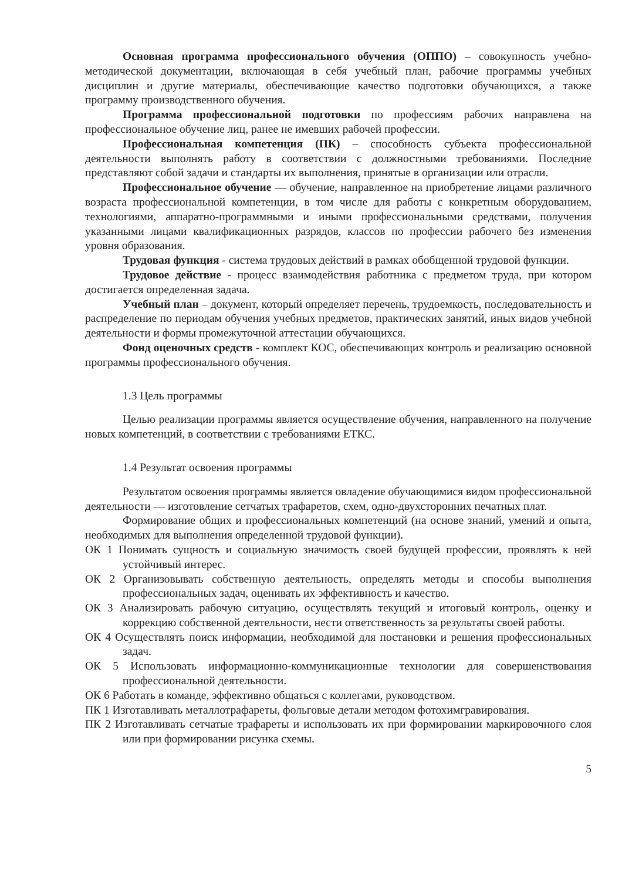Основная программа профессионального обучения (ОППО) – совокупность учебно-методической документации, включающая в себя учебный план, рабочие программы учебных дисциплин и другие материалы, обеспечивающие качество подготовки обучающихся, а также программу производственного обучения.
Программа профессиональной подготовки по профессиям рабочих направлена на профессиональное обучение лиц, ранее не имевших рабочей профессии.
Профессиональная компетенция (ПК) – способность субъекта профессиональной деятельности выполнять работу в соответствии с должностными требованиями. Последние представляют собой задачи и стандарты их выполнения, принятые в организации или отрасли.
Профессиональное обучение — обучение, направленное на приобретение лицами различного возраста профессиональной компетенции, в том числе для работы с конкретным оборудованием, технологиями, аппаратно-программными и иными профессиональными средствами, получения указанными лицами квалификационных разрядов, классов по профессии рабочего без изменения уровня образования.
Трудовая функция - система трудовых действий в рамках обобщенной трудовой функции.
Трудовое действие - процесс взаимодействия работника с предметом труда, при котором достигается определенная задача.
Учебный план – документ, который определяет перечень, трудоемкость, последовательность и распределение по периодам обучения учебных предметов, практических занятий, иных видов учебной деятельности и формы промежуточной аттестации обучающихся.
Фонд оценочных средств - комплект КОС, обеспечивающих контроль и реализацию основной программы профессионального обучения.
1.3 Цель программы
Целью реализации программы является осуществление обучения, направленного на получение новых компетенций, в соответствии с требованиями ЕТКС.
1.4 Результат освоения программы
Результатом освоения программы является овладение обучающимися видом профессиональной деятельности — изготовление сетчатых трафаретов, схем, одно-двухсторонних печатных плат.
Формирование общих и профессиональных компетенций (на основе знаний, умений и опыта, необходимых для выполнения определенной трудовой функции).
ОК 1 Понимать сущность и социальную значимость своей будущей профессии, проявлять к ней устойчивый интерес.
ОК 2 Организовывать собственную деятельность, определять методы и способы выполнения профессиональных задач, оценивать их эффективность и качество.
ОК 3 Анализировать рабочую ситуацию, осуществлять текущий и итоговый контроль, оценку и коррекцию собственной деятельности, нести ответственность за результаты своей работы.
ОК 4 Осуществлять поиск информации, необходимой для постановки и решения профессиональных задач.
ОК 5 Использовать информационно-коммуникационные технологии для совершенствования профессиональной деятельности.
ОК 6 Работать в команде, эффективно общаться с коллегами, руководством.
ПК 1 Изготавливать металлотрафареты, фольговые детали методом фотохимгравирования.
ПК 2 Изготавливать сетчатые трафареты и использовать их при формировании маркировочного слоя или при формировании рисунка схемы.
5